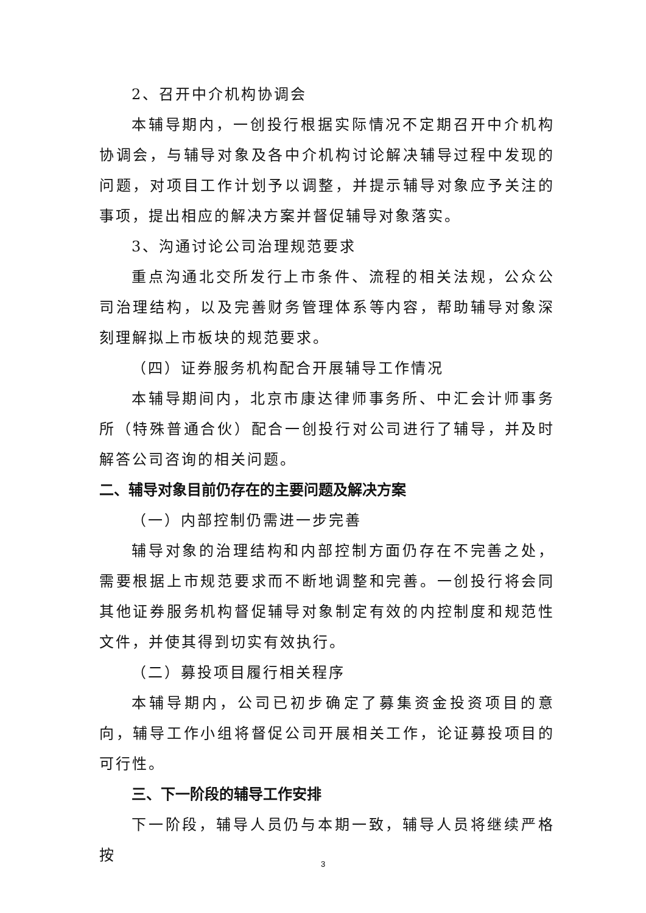2、召开中介机构协调会
本辅导期内，一创投行根据实际情况不定期召开中介机构协调会，与辅导对象及各中介机构讨论解决辅导过程中发现的问题，对项目工作计划予以调整，并提示辅导对象应予关注的事项，提出相应的解决方案并督促辅导对象落实。
3、沟通讨论公司治理规范要求
重点沟通北交所发行上市条件、流程的相关法规，公众公司治理结构，以及完善财务管理体系等内容，帮助辅导对象深刻理解拟上市板块的规范要求。
（四）证券服务机构配合开展辅导工作情况
本辅导期间内，北京市康达律师事务所、中汇会计师事务所（特殊普通合伙）配合一创投行对公司进行了辅导，并及时解答公司咨询的相关问题。
二、辅导对象目前仍存在的主要问题及解决方案
（一）内部控制仍需进一步完善
辅导对象的治理结构和内部控制方面仍存在不完善之处，需要根据上市规范要求而不断地调整和完善。一创投行将会同其他证券服务机构督促辅导对象制定有效的内控制度和规范性文件，并使其得到切实有效执行。
（二）募投项目履行相关程序
本辅导期内，公司已初步确定了募集资金投资项目的意向，辅导工作小组将督促公司开展相关工作，论证募投项目的可行性。
三、下一阶段的辅导工作安排
下一阶段，辅导人员仍与本期一致，辅导人员将继续严格按
3